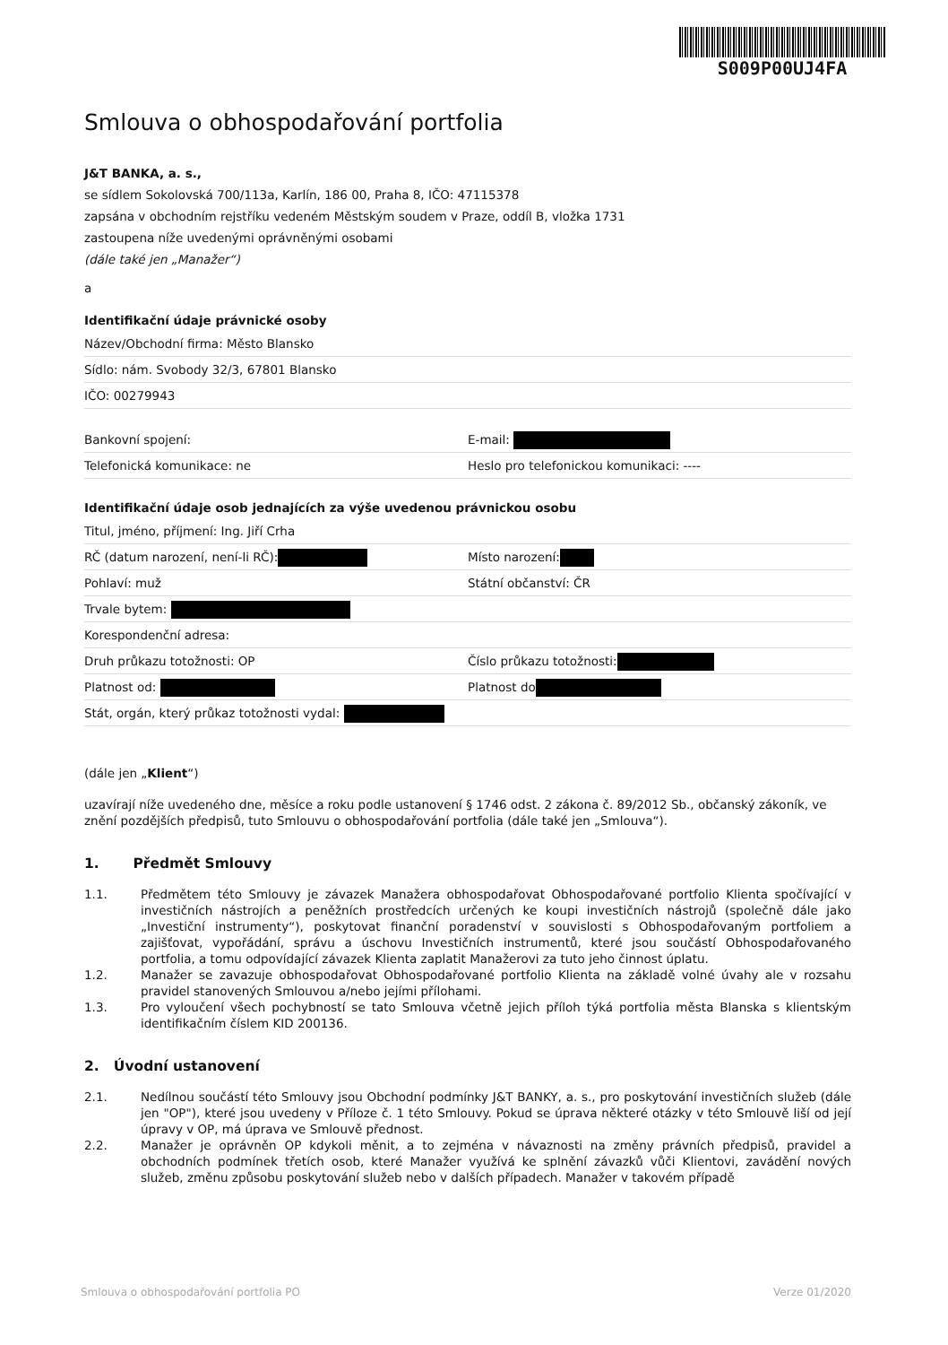S009P00UJ4FA
Smlouva o obhospodařování portfolia
J&T BANKA, a. s.,
se sídlem Sokolovská 700/113a, Karlín, 186 00, Praha 8, IČO: 47115378
zapsána v obchodním rejstříku vedeném Městským soudem v Praze, oddíl B, vložka 1731
zastoupena níže uvedenými oprávněnými osobami
(dále také jen „Manažer“)
a
Identifikační údaje právnické osoby
Název/Obchodní firma: Město Blansko
Sídlo: nám. Svobody 32/3, 67801 Blansko
IČO: 00279943
Bankovní spojení: E-mail:
Telefonická komunikace: ne Heslo pro telefonickou komunikaci: ----
Identifikační údaje osob jednajících za výše uvedenou právnickou osobu
Titul, jméno, příjmení: Ing. Jiří Crha
RČ (datum narození, není-li RČ):
Místo narození:
Pohlaví: muž Státní občanství: ČR
Trvale bytem:
Korespondenční adresa:
Druh průkazu totožnosti: OP Číslo průkazu totožnosti:
Platnost od: Platnost do
Stát, orgán, který průkaz totožnosti vydal:
(dále jen „Klient“)
uzavírají níže uvedeného dne, měsíce a roku podle ustanovení § 1746 odst. 2 zákona č. 89/2012 Sb., občanský zákoník, ve znění pozdějších předpisů, tuto Smlouvu o obhospodařování portfolia (dále také jen „Smlouva“).
1. Předmět Smlouvy
1.1. Předmětem této Smlouvy je závazek Manažera obhospodařovat Obhospodařované portfolio Klienta spočívající v investičních nástrojích a peněžních prostředcích určených ke koupi investičních nástrojů (společně dále jako „Investiční instrumenty“), poskytovat finanční poradenství v souvislosti s Obhospodařovaným portfoliem a zajišťovat, vypořádání, správu a úschovu Investičních instrumentů, které jsou součástí Obhospodařovaného portfolia, a tomu odpovídající závazek Klienta zaplatit Manažerovi za tuto jeho činnost úplatu.
1.2. Manažer se zavazuje obhospodařovat Obhospodařované portfolio Klienta na základě volné úvahy ale v rozsahu pravidel stanovených Smlouvou a/nebo jejími přílohami.
1.3. Pro vyloučení všech pochybností se tato Smlouva včetně jejich příloh týká portfolia města Blanska s klientským identifikačním číslem KID 200136.
2. Úvodní ustanovení
2.1. Nedílnou součástí této Smlouvy jsou Obchodní podmínky J&T BANKY, a. s., pro poskytování investičních služeb (dále jen "OP"), které jsou uvedeny v Příloze č. 1 této Smlouvy. Pokud se úprava některé otázky v této Smlouvě liší od její úpravy v OP, má úprava ve Smlouvě přednost.
2.2. Manažer je oprávněn OP kdykoli měnit, a to zejména v návaznosti na změny právních předpisů, pravidel a obchodních podmínek třetích osob, které Manažer využívá ke splnění závazků vůči Klientovi, zavádění nových služeb, změnu způsobu poskytování služeb nebo v dalších případech. Manažer v takovém případě
Smlouva o obhospodařování portfolia PO Verze 01/2020